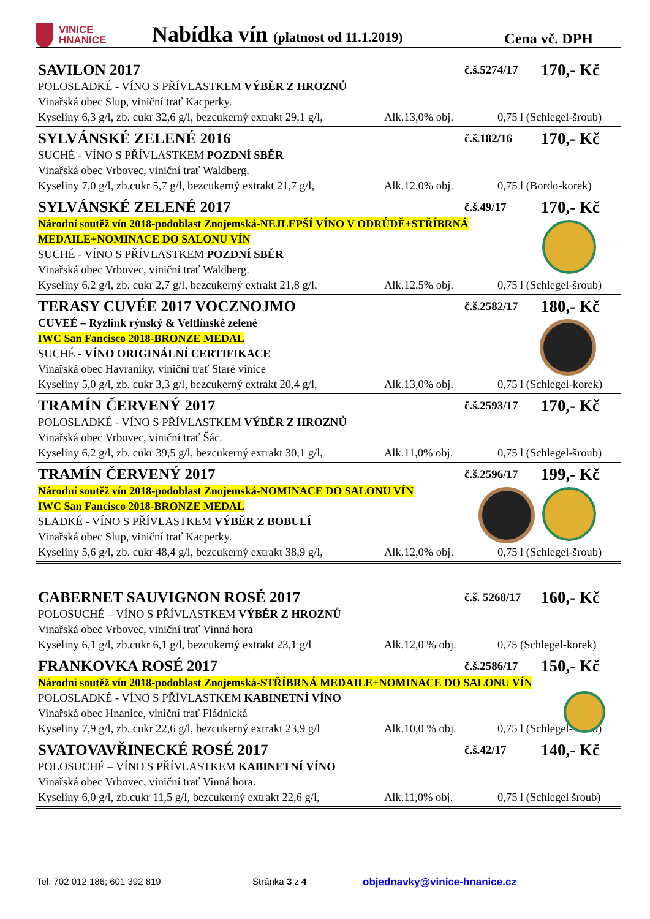VINICE
HNANICE
Nabídka vín (platnost od 11.1.2019)
Cena vč. DPH
SAVILON 2017 č.š.5274/17 170,- Kč
POLOSLADKÉ - VÍNO S PŘÍVLASTKEM VÝBĚR Z HROZNŮ
Vinařská obec Slup, viniční trať Kacperky.
Kyseliny 6,3 g/l, zb. cukr 32,6 g/l, bezcukerný extrakt 29,1 g/l, Alk.13,0% obj. 0,75 l (Schlegel-šroub)
SYLVÁNSKÉ ZELENÉ 2016 č.š.182/16 170,- Kč
SUCHÉ - VÍNO S PŘÍVLASTKEM POZDNÍ SBĚR
Vinařská obec Vrbovec, viniční trať Waldberg.
Kyseliny 7,0 g/l, zb.cukr 5,7 g/l, bezcukerný extrakt 21,7 g/l, Alk.12,0% obj. 0,75 l (Bordo-korek)
SYLVÁNSKÉ ZELENÉ 2017 č.š.49/17 170,- Kč
Národní soutěž vín 2018-podoblast Znojemská-NEJLEPŠÍ VÍNO V ODRŮDĚ+STŘÍBRNÁ
MEDAILE+NOMINACE DO SALONU VÍN
SUCHÉ - VÍNO S PŘÍVLASTKEM POZDNÍ SBĚR
Vinařská obec Vrbovec, viniční trať Waldberg.
Kyseliny 6,2 g/l, zb. cukr 2,7 g/l, bezcukerný extrakt 21,8 g/l, Alk.12,5% obj. 0,75 l (Schlegel-šroub)
TERASY CUVÉE 2017 VOCZNOJMO č.š.2582/17 180,- Kč
CUVEÉ – Ryzlink rýnský & Veltlínské zelené
IWC San Fancisco 2018-BRONZE MEDAL
SUCHÉ - VÍNO ORIGINÁLNÍ CERTIFIKACE
Vinařská obec Havraníky, viniční trať Staré vinice
Kyseliny 5,0 g/l, zb. cukr 3,3 g/l, bezcukerný extrakt 20,4 g/l, Alk.13,0% obj. 0,75 l (Schlegel-korek)
TRAMÍN ČERVENÝ 2017 č.š.2593/17 170,- Kč
POLOSLADKÉ - VÍNO S PŘÍVLASTKEM VÝBĚR Z HROZNŮ
Vinařská obec Vrbovec, viniční trať Šác.
Kyseliny 6,2 g/l, zb. cukr 39,5 g/l, bezcukerný extrakt 30,1 g/l, Alk.11,0% obj. 0,75 l (Schlegel-šroub)
TRAMÍN ČERVENÝ 2017 č.š.2596/17 199,- Kč
Národní soutěž vín 2018-podoblast Znojemská-NOMINACE DO SALONU VÍN
IWC San Fancisco 2018-BRONZE MEDAL
SLADKÉ - VÍNO S PŘÍVLASTKEM VÝBĚR Z BOBULÍ
Vinařská obec Slup, viniční trať Kacperky.
Kyseliny 5,6 g/l, zb. cukr 48,4 g/l, bezcukerný extrakt 38,9 g/l, Alk.12,0% obj. 0,75 l (Schlegel-šroub)
CABERNET SAUVIGNON ROSÉ 2017 č.š. 5268/17 160,- Kč
POLOSUCHÉ – VÍNO S PŘÍVLASTKEM VÝBĚR Z HROZNŮ
Vinařská obec Vrbovec, viniční trať Vinná hora
Kyseliny 6,1 g/l, zb.cukr 6,1 g/l, bezcukerný extrakt 23,1 g/l Alk.12,0 % obj. 0,75 (Schlegel-korek)
FRANKOVKA ROSÉ 2017 č.š.2586/17 150,- Kč
Národní soutěž vín 2018-podoblast Znojemská-STŘÍBRNÁ MEDAILE+NOMINACE DO SALONU VÍN
POLOSLADKÉ - VÍNO S PŘÍVLASTKEM KABINETNÍ VÍNO
Vinařská obec Hnanice, viniční trať Fládnická
Kyseliny 7,9 g/l, zb. cukr 22,6 g/l, bezcukerný extrakt 23,9 g/l Alk.10,0 % obj. 0,75 l (Schlegel-šroub)
SVATOVAVŘINECKÉ ROSÉ 2017 č.š.42/17 140,- Kč
POLOSUCHÉ – VÍNO S PŘÍVLASTKEM KABINETNÍ VÍNO
Vinařská obec Vrbovec, viniční trať Vinná hora.
Kyseliny 6,0 g/l, zb.cukr 11,5 g/l, bezcukerný extrakt 22,6 g/l, Alk.11,0% obj. 0,75 l (Schlegel šroub)
Tel. 702 012 186; 601 392 819 Stránka 3 z 4 objednavky@vinice-hnanice.cz